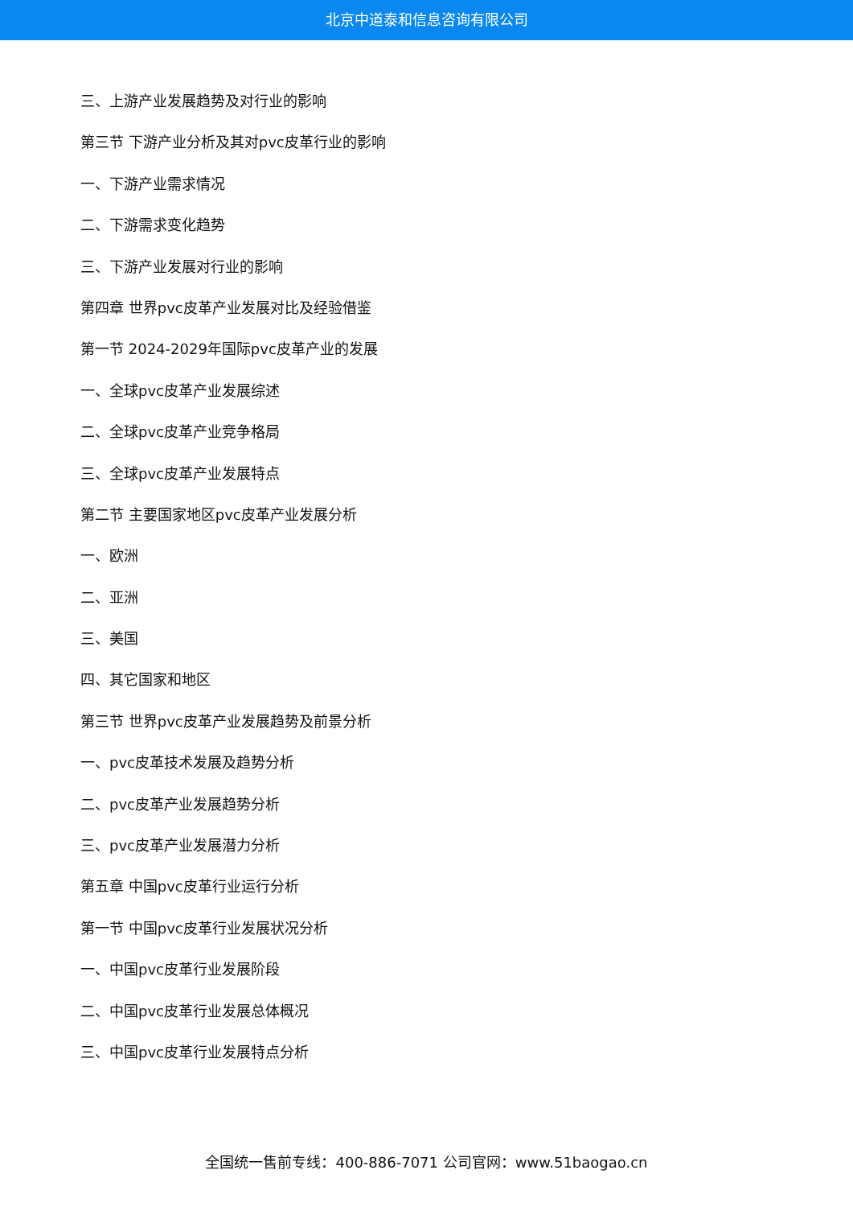北京中道泰和信息咨询有限公司
三、上游产业发展趋势及对行业的影响
第三节 下游产业分析及其对pvc皮革行业的影响
一、下游产业需求情况
二、下游需求变化趋势
三、下游产业发展对行业的影响
第四章 世界pvc皮革产业发展对比及经验借鉴
第一节 2024-2029年国际pvc皮革产业的发展
一、全球pvc皮革产业发展综述
二、全球pvc皮革产业竞争格局
三、全球pvc皮革产业发展特点
第二节 主要国家地区pvc皮革产业发展分析
一、欧洲
二、亚洲
三、美国
四、其它国家和地区
第三节 世界pvc皮革产业发展趋势及前景分析
一、pvc皮革技术发展及趋势分析
二、pvc皮革产业发展趋势分析
三、pvc皮革产业发展潜力分析
第五章 中国pvc皮革行业运行分析
第一节 中国pvc皮革行业发展状况分析
一、中国pvc皮革行业发展阶段
二、中国pvc皮革行业发展总体概况
三、中国pvc皮革行业发展特点分析
全国统一售前专线：400-886-7071 公司官网：www.51baogao.cn